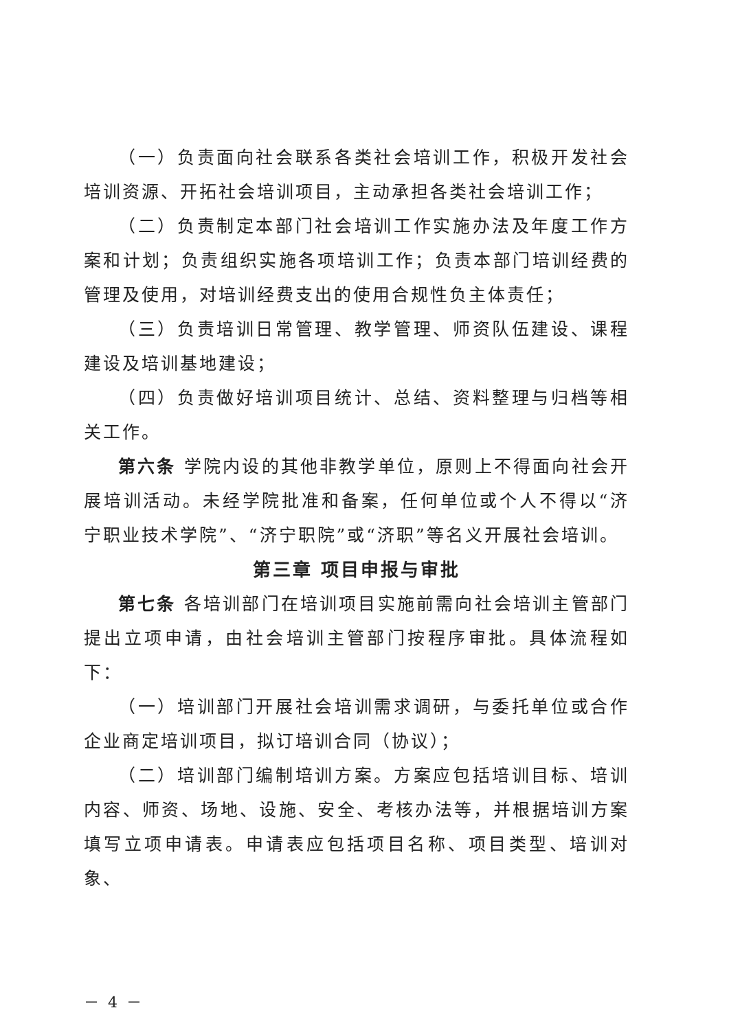（一）负责面向社会联系各类社会培训工作，积极开发社会培训资源、开拓社会培训项目，主动承担各类社会培训工作；
（二）负责制定本部门社会培训工作实施办法及年度工作方案和计划；负责组织实施各项培训工作；负责本部门培训经费的管理及使用，对培训经费支出的使用合规性负主体责任；
（三）负责培训日常管理、教学管理、师资队伍建设、课程建设及培训基地建设；
（四）负责做好培训项目统计、总结、资料整理与归档等相关工作。
第六条 学院内设的其他非教学单位，原则上不得面向社会开展培训活动。未经学院批准和备案，任何单位或个人不得以“济宁职业技术学院”、“济宁职院”或“济职”等名义开展社会培训。
第三章 项目申报与审批
第七条 各培训部门在培训项目实施前需向社会培训主管部门提出立项申请，由社会培训主管部门按程序审批。具体流程如下：
（一）培训部门开展社会培训需求调研，与委托单位或合作企业商定培训项目，拟订培训合同（协议）；
（二）培训部门编制培训方案。方案应包括培训目标、培训内容、师资、场地、设施、安全、考核办法等，并根据培训方案填写立项申请表。申请表应包括项目名称、项目类型、培训对象、
－ 4 －